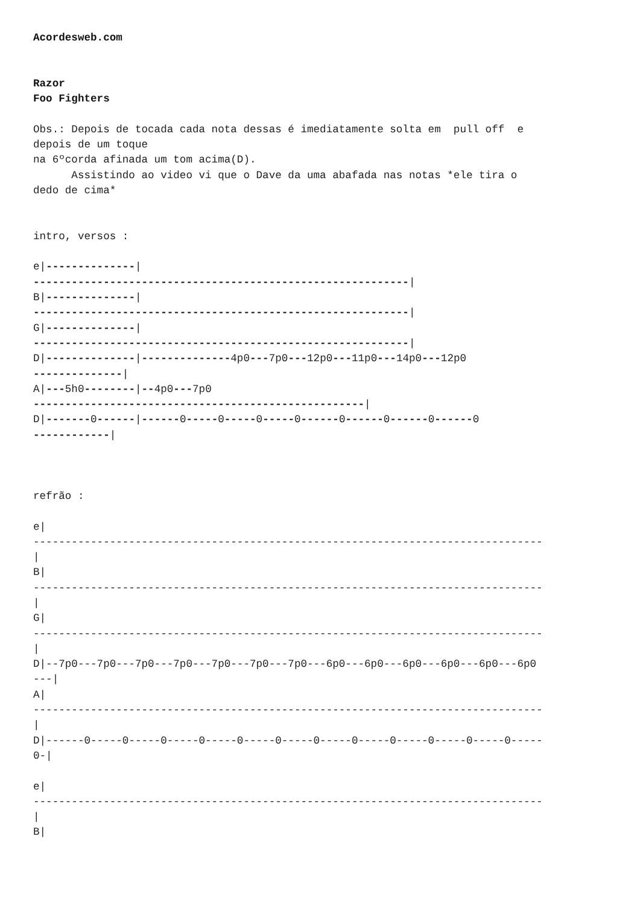Acordesweb.com Razor Foo Fighters Obs.: Depois de tocada cada nota dessas é imediatamente solta em pull off e depois de um toque na 6ºcorda afinada um tom acima(D). Assistindo ao video vi que o Dave da uma abafada nas notas *ele tira o dedo de cima* intro, versos : e|--------------| -----------------------------------------------------------| B|--------------| -----------------------------------------------------------| G|--------------| -----------------------------------------------------------| D|--------------|--------------4p0---7p0---12p0---11p0---14p0---12p0 --------------| A|---5h0--------|--4p0---7p0 ----------------------------------------------------| D|-------0------|------0-----0-----0-----0------0------0------0------0 ------------| refrão : e| -------------------------------------------------------------------------------- | B| -------------------------------------------------------------------------------- | G| -------------------------------------------------------------------------------- | D|--7p0---7p0---7p0---7p0---7p0---7p0---7p0---6p0---6p0---6p0---6p0---6p0---6p0 ---| A| -------------------------------------------------------------------------------- | D|------0-----0-----0-----0-----0-----0-----0-----0-----0-----0-----0-----0----- 0-| e| -------------------------------------------------------------------------------- | B|